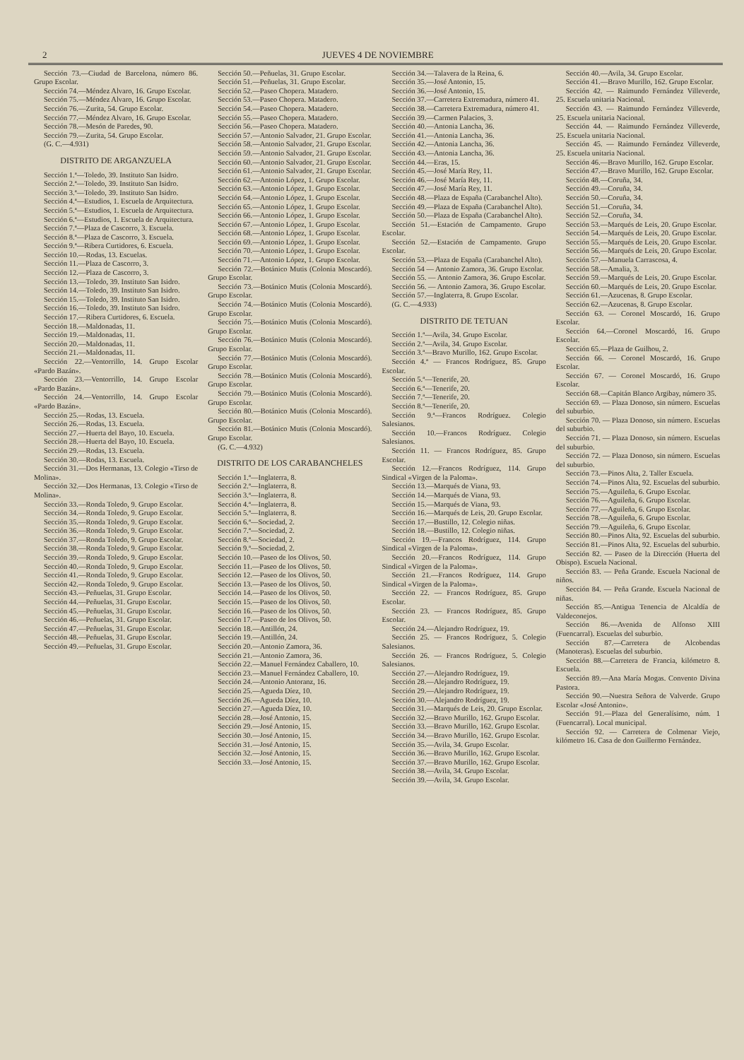2 JUEVES 4 DE NOVIEMBRE
Sección 73.—Ciudad de Barcelona, número 86. Grupo Escolar.
Sección 74.—Méndez Alvaro, 16. Grupo Escolar.
Sección 75.—Méndez Alvaro, 16. Grupo Escolar.
Sección 76.—Zurita, 54. Grupo Escolar.
Sección 77.—Méndez Alvaro, 16. Grupo Escolar.
Sección 78.—Mesón de Paredes, 90.
Sección 79.—Zurita, 54. Grupo Escolar.
(G. C.—4.931)
DISTRITO DE ARGANZUELA
Sección 1.ª—Toledo, 39. Instituto San Isidro.
Sección 2.ª—Toledo, 39. Instituto San Isidro.
Sección 3.ª—Toledo, 39. Instituto San Isidro.
Sección 4.ª—Estudios, 1. Escuela de Arquitectura.
Sección 5.ª—Estudios, 1. Escuela de Arquitectura.
Sección 6.ª—Estudios, 1. Escuela de Arquitectura.
Sección 7.ª—Plaza de Cascorro, 3. Escuela.
Sección 8.ª—Plaza de Cascorro, 3. Escuela.
Sección 9.ª—Ribera Curtidores, 6. Escuela.
Sección 10.—Rodas, 13. Escuelas.
Sección 11.—Plaza de Cascorro, 3.
Sección 12.—Plaza de Cascorro, 3.
Sección 13.—Toledo, 39. Instituto San Isidro.
Sección 14.—Toledo, 39. Instituto San Isidro.
Sección 15.—Toledo, 39. Instituto San Isidro.
Sección 16.—Toledo, 39. Instituto San Isidro.
Sección 17.—Ribera Curtidores, 6. Escuela.
Sección 18.—Maldonadas, 11.
Sección 19.—Maldonadas, 11.
Sección 20.—Maldonadas, 11.
Sección 21.—Maldonadas, 11.
Sección 22.—Ventorrillo, 14. Grupo Escolar «Pardo Bazán».
Sección 23.—Ventorrillo, 14. Grupo Escolar «Pardo Bazán».
Sección 24.—Ventorrillo, 14. Grupo Escolar «Pardo Bazán».
Sección 25.—Rodas, 13. Escuela.
Sección 26.—Rodas, 13. Escuela.
Sección 27.—Huerta del Bayo, 10. Escuela.
Sección 28.—Huerta del Bayo, 10. Escuela.
Sección 29.—Rodas, 13. Escuela.
Sección 30.—Rodas, 13. Escuela.
Sección 31.—Dos Hermanas, 13. Colegio «Tirso de Molina».
Sección 32.—Dos Hermanas, 13. Colegio «Tirso de Molina».
Sección 33.—Ronda Toledo, 9. Grupo Escolar.
Sección 34.—Ronda Toledo, 9. Grupo Escolar.
Sección 35.—Ronda Toledo, 9. Grupo Escolar.
Sección 36.—Ronda Toledo, 9. Grupo Escolar.
Sección 37.—Ronda Toledo, 9. Grupo Escolar.
Sección 38.—Ronda Toledo, 9. Grupo Escolar.
Sección 39.—Ronda Toledo, 9. Grupo Escolar.
Sección 40.—Ronda Toledo, 9. Grupo Escolar.
Sección 41.—Ronda Toledo, 9. Grupo Escolar.
Sección 42.—Ronda Toledo, 9. Grupo Escolar.
Sección 43.—Peñuelas, 31. Grupo Escolar.
Sección 44.—Peñuelas, 31. Grupo Escolar.
Sección 45.—Peñuelas, 31. Grupo Escolar.
Sección 46.—Peñuelas, 31. Grupo Escolar.
Sección 47.—Peñuelas, 31. Grupo Escolar.
Sección 48.—Peñuelas, 31. Grupo Escolar.
Sección 49.—Peñuelas, 31. Grupo Escolar.
Sección 50.—Peñuelas, 31. Grupo Escolar.
Sección 51.—Peñuelas, 31. Grupo Escolar.
Sección 52.—Paseo Chopera. Matadero.
Sección 53.—Paseo Chopera. Matadero.
Sección 54.—Paseo Chopera. Matadero.
Sección 55.—Paseo Chopera. Matadero.
Sección 56.—Paseo Chopera. Matadero.
Sección 57.—Antonio Salvador, 21. Grupo Escolar.
Sección 58.—Antonio Salvador, 21. Grupo Escolar.
Sección 59.—Antonio Salvador, 21. Grupo Escolar.
Sección 60.—Antonio Salvador, 21. Grupo Escolar.
Sección 61.—Antonio Salvador, 21. Grupo Escolar.
Sección 62.—Antonio López, 1. Grupo Escolar.
Sección 63.—Antonio López, 1. Grupo Escolar.
Sección 64.—Antonio López, 1. Grupo Escolar.
Sección 65.—Antonio López, 1. Grupo Escolar.
Sección 66.—Antonio López, 1. Grupo Escolar.
Sección 67.—Antonio López, 1. Grupo Escolar.
Sección 68.—Antonio López, 1. Grupo Escolar.
Sección 69.—Antonio López, 1. Grupo Escolar.
Sección 70.—Antonio López, 1. Grupo Escolar.
Sección 71.—Antonio López, 1. Grupo Escolar.
Sección 72.—Botánico Mutis (Colonia Moscardó). Grupo Escolar.
Sección 73.—Botánico Mutis (Colonia Moscardó). Grupo Escolar.
Sección 74.—Botánico Mutis (Colonia Moscardó). Grupo Escolar.
Sección 75.—Botánico Mutis (Colonia Moscardó). Grupo Escolar.
Sección 76.—Botánico Mutis (Colonia Moscardó). Grupo Escolar.
Sección 77.—Botánico Mutis (Colonia Moscardó). Grupo Escolar.
Sección 78.—Botánico Mutis (Colonia Moscardó). Grupo Escolar.
Sección 79.—Botánico Mutis (Colonia Moscardó). Grupo Escolar.
Sección 80.—Botánico Mutis (Colonia Moscardó). Grupo Escolar.
Sección 81.—Botánico Mutis (Colonia Moscardó). Grupo Escolar.
(G. C.—4.932)
DISTRITO DE LOS CARABANCHELES
Sección 1.ª—Inglaterra, 8.
Sección 2.ª—Inglaterra, 8.
Sección 3.ª—Inglaterra, 8.
Sección 4.ª—Inglaterra, 8.
Sección 5.ª—Inglaterra, 8.
Sección 6.ª—Sociedad, 2.
Sección 7.ª—Sociedad, 2.
Sección 8.ª—Sociedad, 2.
Sección 9.ª—Sociedad, 2.
Sección 10.—Paseo de los Olivos, 50.
Sección 11.—Paseo de los Olivos, 50.
Sección 12.—Paseo de los Olivos, 50.
Sección 13.—Paseo de los Olivos, 50.
Sección 14.—Paseo de los Olivos, 50.
Sección 15.—Paseo de los Olivos, 50.
Sección 16.—Paseo de los Olivos, 50.
Sección 17.—Paseo de los Olivos, 50.
Sección 18.—Antillón, 24.
Sección 19.—Antillón, 24.
Sección 20.—Antonio Zamora, 36.
Sección 21.—Antonio Zamora, 36.
Sección 22.—Manuel Fernández Caballero, 10.
Sección 23.—Manuel Fernández Caballero, 10.
Sección 24.—Antonio Antoranz, 16.
Sección 25.—Agueda Díez, 10.
Sección 26.—Agueda Díez, 10.
Sección 27.—Agueda Díez, 10.
Sección 28.—José Antonio, 15.
Sección 29.—José Antonio, 15.
Sección 30.—José Antonio, 15.
Sección 31.—José Antonio, 15.
Sección 32.—José Antonio, 15.
Sección 33.—José Antonio, 15.
Sección 34.—Talavera de la Reina, 6.
Sección 35.—José Antonio, 15.
Sección 36.—José Antonio, 15.
Sección 37.—Carretera Extremadura, número 41.
Sección 38.—Carretera Extremadura, número 41.
Sección 39.—Carmen Palacios, 3.
Sección 40.—Antonia Lancha, 36.
Sección 41.—Antonia Lancha, 36.
Sección 42.—Antonia Lancha, 36.
Sección 43.—Antonia Lancha, 36.
Sección 44.—Eras, 15.
Sección 45.—José María Rey, 11.
Sección 46.—José María Rey, 11.
Sección 47.—José María Rey, 11.
Sección 48.—Plaza de España (Carabanchel Alto).
Sección 49.—Plaza de España (Carabanchel Alto).
Sección 50.—Plaza de España (Carabanchel Alto).
Sección 51.—Estación de Campamento. Grupo Escolar.
Sección 52.—Estación de Campamento. Grupo Escolar.
Sección 53.—Plaza de España (Carabanchel Alto).
Sección 54 — Antonio Zamora, 36. Grupo Escolar.
Sección 55. — Antonio Zamora, 36. Grupo Escolar.
Sección 56. — Antonio Zamora, 36. Grupo Escolar.
Sección 57.—Inglaterra, 8. Grupo Escolar.
(G. C.—4.933)
DISTRITO DE TETUAN
Sección 1.ª—Avila, 34. Grupo Escolar.
Sección 2.ª—Avila, 34. Grupo Escolar.
Sección 3.ª—Bravo Murillo, 162. Grupo Escolar.
Sección 4.ª — Francos Rodríguez, 85. Grupo Escolar.
Sección 5.ª—Tenerife, 20.
Sección 6.ª—Tenerife, 20.
Sección 7.ª—Tenerife, 20.
Sección 8.ª—Tenerife, 20.
Sección 9.ª—Francos Rodríguez. Colegio Salesianos.
Sección 10.—Francos Rodríguez. Colegio Salesianos.
Sección 11. — Francos Rodríguez, 85. Grupo Escolar.
Sección 12.—Francos Rodríguez, 114. Grupo Sindical «Virgen de la Paloma».
Sección 13.—Marqués de Viana, 93.
Sección 14.—Marqués de Viana, 93.
Sección 15.—Marqués de Viana, 93.
Sección 16.—Marqués de Leis, 20. Grupo Escolar.
Sección 17.—Bustillo, 12. Colegio niñas.
Sección 18.—Bustillo, 12. Colegio niñas.
Sección 19.—Francos Rodríguez, 114. Grupo Sindical «Virgen de la Paloma».
Sección 20.—Francos Rodríguez, 114. Grupo Sindical «Virgen de la Paloma».
Sección 21.—Francos Rodríguez, 114. Grupo Sindical «Virgen de la Paloma».
Sección 22. — Francos Rodríguez, 85. Grupo Escolar.
Sección 23. — Francos Rodríguez, 85. Grupo Escolar.
Sección 24.—Alejandro Rodríguez, 19.
Sección 25. — Francos Rodríguez, 5. Colegio Salesianos.
Sección 26. — Francos Rodríguez, 5. Colegio Salesianos.
Sección 27.—Alejandro Rodríguez, 19.
Sección 28.—Alejandro Rodríguez, 19.
Sección 29.—Alejandro Rodríguez, 19.
Sección 30.—Alejandro Rodríguez, 19.
Sección 31.—Marqués de Leis, 20. Grupo Escolar.
Sección 32.—Bravo Murillo, 162. Grupo Escolar.
Sección 33.—Bravo Murillo, 162. Grupo Escolar.
Sección 34.—Bravo Murillo, 162. Grupo Escolar.
Sección 35.—Avila, 34. Grupo Escolar.
Sección 36.—Bravo Murillo, 162. Grupo Escolar.
Sección 37.—Bravo Murillo, 162. Grupo Escolar.
Sección 38.—Avila, 34. Grupo Escolar.
Sección 39.—Avila, 34. Grupo Escolar.
Sección 40.—Avila, 34. Grupo Escolar.
Sección 41.—Bravo Murillo, 162. Grupo Escolar.
Sección 42. — Raimundo Fernández Villeverde, 25. Escuela unitaria Nacional.
Sección 43. — Raimundo Fernández Villeverde, 25. Escuela unitaria Nacional.
Sección 44. — Raimundo Fernández Villeverde, 25. Escuela unitaria Nacional.
Sección 45. — Raimundo Fernández Villeverde, 25. Escuela unitaria Nacional.
Sección 46.—Bravo Murillo, 162. Grupo Escolar.
Sección 47.—Bravo Murillo, 162. Grupo Escolar.
Sección 48.—Coruña, 34.
Sección 49.—Coruña, 34.
Sección 50.—Coruña, 34.
Sección 51.—Coruña, 34.
Sección 52.—Coruña, 34.
Sección 53.—Marqués de Leis, 20. Grupo Escolar.
Sección 54.—Marqués de Leis, 20. Grupo Escolar.
Sección 55.—Marqués de Leis, 20. Grupo Escolar.
Sección 56.—Marqués de Leis, 20. Grupo Escolar.
Sección 57.—Manuela Carrascosa, 4.
Sección 58.—Amalia, 3.
Sección 59.—Marqués de Leis, 20. Grupo Escolar.
Sección 60.—Marqués de Leis, 20. Grupo Escolar.
Sección 61.—Azucenas, 8. Grupo Escolar.
Sección 62.—Azucenas, 8. Grupo Escolar.
Sección 63. — Coronel Moscardó, 16. Grupo Escolar.
Sección 64.—Coronel Moscardó, 16. Grupo Escolar.
Sección 65.—Plaza de Guilhou, 2.
Sección 66. — Coronel Moscardó, 16. Grupo Escolar.
Sección 67. — Coronel Moscardó, 16. Grupo Escolar.
Sección 68.—Capitán Blanco Argibay, número 35.
Sección 69. — Plaza Donoso, sin número. Escuelas del suburbio.
Sección 70. — Plaza Donoso, sin número. Escuelas del suburbio.
Sección 71. — Plaza Donoso, sin número. Escuelas del suburbio.
Sección 72. — Plaza Donoso, sin número. Escuelas del suburbio.
Sección 73.—Pinos Alta, 2. Taller Escuela.
Sección 74.—Pinos Alta, 92. Escuelas del suburbio.
Sección 75.—Aguileña, 6. Grupo Escolar.
Sección 76.—Aguileña, 6. Grupo Escolar.
Sección 77.—Aguileña, 6. Grupo Escolar.
Sección 78.—Aguileña, 6. Grupo Escolar.
Sección 79.—Aguileña, 6. Grupo Escolar.
Sección 80.—Pinos Alta, 92. Escuelas del suburbio.
Sección 81.—Pinos Alta, 92. Escuelas del suburbio.
Sección 82. — Paseo de la Dirección (Huerta del Obispo). Escuela Nacional.
Sección 83. — Peña Grande. Escuela Nacional de niños.
Sección 84. — Peña Grande. Escuela Nacional de niñas.
Sección 85.—Antigua Tenencia de Alcaldía de Valdeconejos.
Sección 86.—Avenida de Alfonso XIII (Fuencarral). Escuelas del suburbio.
Sección 87.—Carretera de Alcobendas (Manoteras). Escuelas del suburbio.
Sección 88.—Carretera de Francia, kilómetro 8. Escuela.
Sección 89.—Ana María Mogas. Convento Divina Pastora.
Sección 90.—Nuestra Señora de Valverde. Grupo Escolar «José Antonio».
Sección 91.—Plaza del Generalísimo, núm. 1 (Fuencarral). Local municipal.
Sección 92. — Carretera de Colmenar Viejo, kilómetro 16. Casa de don Guillermo Fernández.